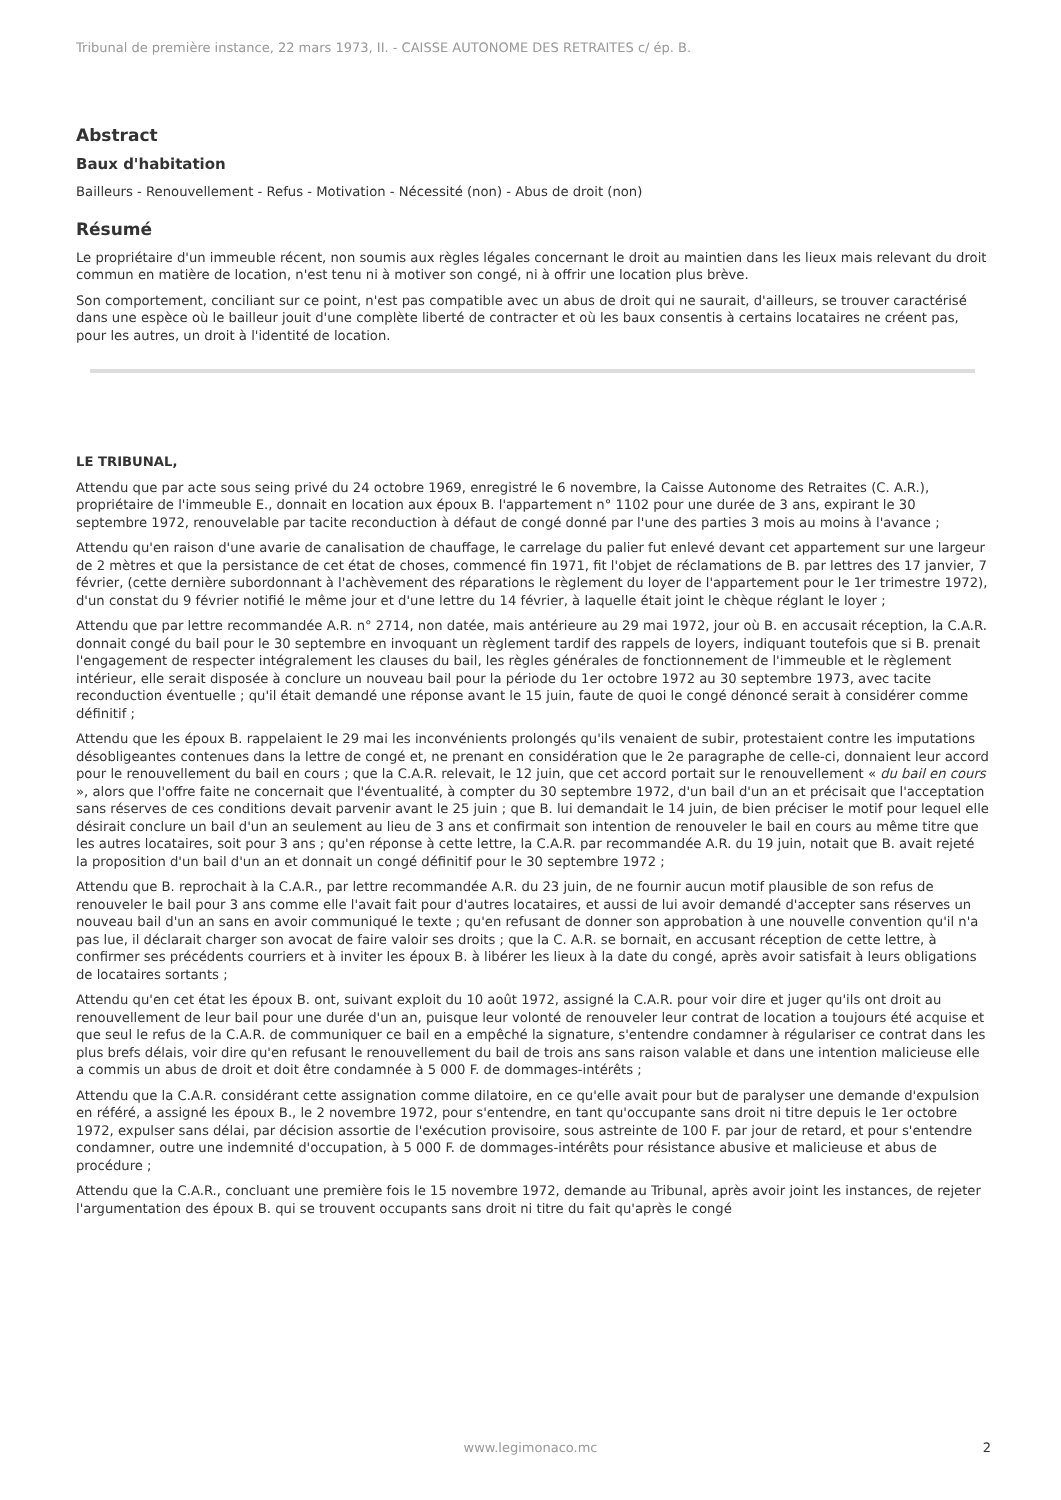Tribunal de première instance, 22 mars 1973, II. - CAISSE AUTONOME DES RETRAITES c/ ép. B.
Abstract
Baux d'habitation
Bailleurs - Renouvellement - Refus - Motivation - Nécessité (non) - Abus de droit (non)
Résumé
Le propriétaire d'un immeuble récent, non soumis aux règles légales concernant le droit au maintien dans les lieux mais relevant du droit commun en matière de location, n'est tenu ni à motiver son congé, ni à offrir une location plus brève.
Son comportement, conciliant sur ce point, n'est pas compatible avec un abus de droit qui ne saurait, d'ailleurs, se trouver caractérisé dans une espèce où le bailleur jouit d'une complète liberté de contracter et où les baux consentis à certains locataires ne créent pas, pour les autres, un droit à l'identité de location.
LE TRIBUNAL,
Attendu que par acte sous seing privé du 24 octobre 1969, enregistré le 6 novembre, la Caisse Autonome des Retraites (C. A.R.), propriétaire de l'immeuble E., donnait en location aux époux B. l'appartement n° 1102 pour une durée de 3 ans, expirant le 30 septembre 1972, renouvelable par tacite reconduction à défaut de congé donné par l'une des parties 3 mois au moins à l'avance ;
Attendu qu'en raison d'une avarie de canalisation de chauffage, le carrelage du palier fut enlevé devant cet appartement sur une largeur de 2 mètres et que la persistance de cet état de choses, commencé fin 1971, fit l'objet de réclamations de B. par lettres des 17 janvier, 7 février, (cette dernière subordonnant à l'achèvement des réparations le règlement du loyer de l'appartement pour le 1er trimestre 1972), d'un constat du 9 février notifié le même jour et d'une lettre du 14 février, à laquelle était joint le chèque réglant le loyer ;
Attendu que par lettre recommandée A.R. n° 2714, non datée, mais antérieure au 29 mai 1972, jour où B. en accusait réception, la C.A.R. donnait congé du bail pour le 30 septembre en invoquant un règlement tardif des rappels de loyers, indiquant toutefois que si B. prenait l'engagement de respecter intégralement les clauses du bail, les règles générales de fonctionnement de l'immeuble et le règlement intérieur, elle serait disposée à conclure un nouveau bail pour la période du 1er octobre 1972 au 30 septembre 1973, avec tacite reconduction éventuelle ; qu'il était demandé une réponse avant le 15 juin, faute de quoi le congé dénoncé serait à considérer comme définitif ;
Attendu que les époux B. rappelaient le 29 mai les inconvénients prolongés qu'ils venaient de subir, protestaient contre les imputations désobligeantes contenues dans la lettre de congé et, ne prenant en considération que le 2e paragraphe de celle-ci, donnaient leur accord pour le renouvellement du bail en cours ; que la C.A.R. relevait, le 12 juin, que cet accord portait sur le renouvellement « du bail en cours », alors que l'offre faite ne concernait que l'éventualité, à compter du 30 septembre 1972, d'un bail d'un an et précisait que l'acceptation sans réserves de ces conditions devait parvenir avant le 25 juin ; que B. lui demandait le 14 juin, de bien préciser le motif pour lequel elle désirait conclure un bail d'un an seulement au lieu de 3 ans et confirmait son intention de renouveler le bail en cours au même titre que les autres locataires, soit pour 3 ans ; qu'en réponse à cette lettre, la C.A.R. par recommandée A.R. du 19 juin, notait que B. avait rejeté la proposition d'un bail d'un an et donnait un congé définitif pour le 30 septembre 1972 ;
Attendu que B. reprochait à la C.A.R., par lettre recommandée A.R. du 23 juin, de ne fournir aucun motif plausible de son refus de renouveler le bail pour 3 ans comme elle l'avait fait pour d'autres locataires, et aussi de lui avoir demandé d'accepter sans réserves un nouveau bail d'un an sans en avoir communiqué le texte ; qu'en refusant de donner son approbation à une nouvelle convention qu'il n'a pas lue, il déclarait charger son avocat de faire valoir ses droits ; que la C. A.R. se bornait, en accusant réception de cette lettre, à confirmer ses précédents courriers et à inviter les époux B. à libérer les lieux à la date du congé, après avoir satisfait à leurs obligations de locataires sortants ;
Attendu qu'en cet état les époux B. ont, suivant exploit du 10 août 1972, assigné la C.A.R. pour voir dire et juger qu'ils ont droit au renouvellement de leur bail pour une durée d'un an, puisque leur volonté de renouveler leur contrat de location a toujours été acquise et que seul le refus de la C.A.R. de communiquer ce bail en a empêché la signature, s'entendre condamner à régulariser ce contrat dans les plus brefs délais, voir dire qu'en refusant le renouvellement du bail de trois ans sans raison valable et dans une intention malicieuse elle a commis un abus de droit et doit être condamnée à 5 000 F. de dommages-intérêts ;
Attendu que la C.A.R. considérant cette assignation comme dilatoire, en ce qu'elle avait pour but de paralyser une demande d'expulsion en référé, a assigné les époux B., le 2 novembre 1972, pour s'entendre, en tant qu'occupante sans droit ni titre depuis le 1er octobre 1972, expulser sans délai, par décision assortie de l'exécution provisoire, sous astreinte de 100 F. par jour de retard, et pour s'entendre condamner, outre une indemnité d'occupation, à 5 000 F. de dommages-intérêts pour résistance abusive et malicieuse et abus de procédure ;
Attendu que la C.A.R., concluant une première fois le 15 novembre 1972, demande au Tribunal, après avoir joint les instances, de rejeter l'argumentation des époux B. qui se trouvent occupants sans droit ni titre du fait qu'après le congé
www.legimonaco.mc 2